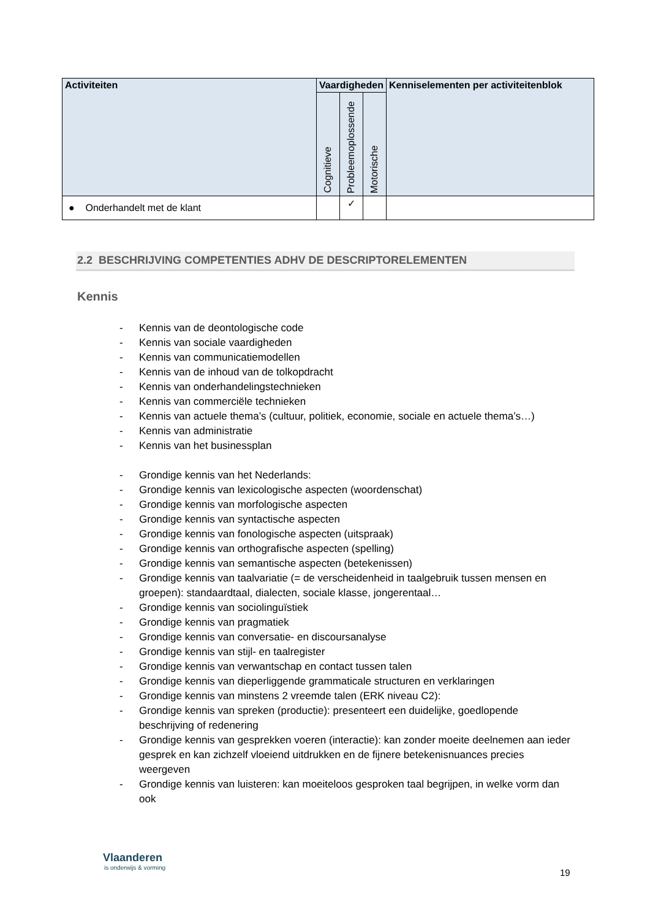| Activiteiten | Vaardigheden | | | Kenniselementen per activiteitenblok |
| --- | --- | --- | --- | --- |
| | Cognitieve | Probleemoplossende | Motorische | |
| ● Onderhandelt met de klant | | ✓ | | |
2.2 BESCHRIJVING COMPETENTIES ADHV DE DESCRIPTORELEMENTEN
Kennis
- Kennis van de deontologische code
- Kennis van sociale vaardigheden
- Kennis van communicatiemodellen
- Kennis van de inhoud van de tolkopdracht
- Kennis van onderhandelingstechnieken
- Kennis van commerciële technieken
- Kennis van actuele thema’s (cultuur, politiek, economie, sociale en actuele thema’s…)
- Kennis van administratie
- Kennis van het businessplan
- Grondige kennis van het Nederlands:
- Grondige kennis van lexicologische aspecten (woordenschat)
- Grondige kennis van morfologische aspecten
- Grondige kennis van syntactische aspecten
- Grondige kennis van fonologische aspecten (uitspraak)
- Grondige kennis van orthografische aspecten (spelling)
- Grondige kennis van semantische aspecten (betekenissen)
- Grondige kennis van taalvariatie (= de verscheidenheid in taalgebruik tussen mensen en groepen): standaardtaal, dialecten, sociale klasse, jongerentaal…
- Grondige kennis van sociolinguïstiek
- Grondige kennis van pragmatiek
- Grondige kennis van conversatie- en discoursanalyse
- Grondige kennis van stijl- en taalregister
- Grondige kennis van verwantschap en contact tussen talen
- Grondige kennis van dieperliggende grammaticale structuren en verklaringen
- Grondige kennis van minstens 2 vreemde talen (ERK niveau C2):
- Grondige kennis van spreken (productie): presenteert een duidelijke, goedlopende beschrijving of redenering
- Grondige kennis van gesprekken voeren (interactie): kan zonder moeite deelnemen aan ieder gesprek en kan zichzelf vloeiend uitdrukken en de fijnere betekenisnuances precies weergeven
- Grondige kennis van luisteren: kan moeiteloos gesproken taal begrijpen, in welke vorm dan ook
Vlaanderen
is onderwijs & vorming
19